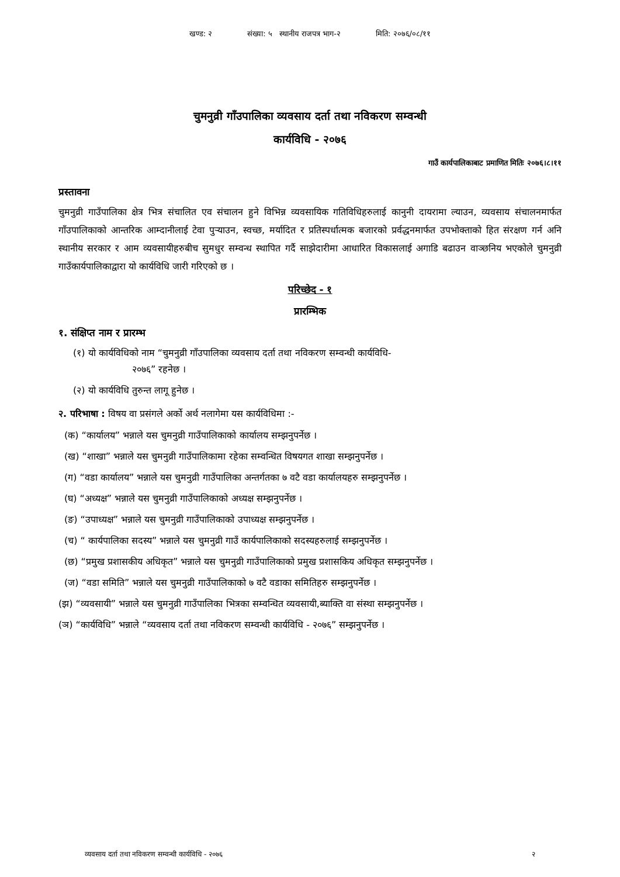खण्ड: २ संख्या: ५ स्थानीय राजपत्र भाग-२ मिति: २०७६/०८/११
चुमनुव्री गाँउपालिका व्यवसाय दर्ता तथा नविकरण सम्वन्धी
कार्यविधि - २०७६
गाउँ कार्यपालिकाबाट प्रमाणित मितिः २०७६।८।११
प्रस्तावना
चुमनुव्री गाउँपालिका क्षेत्र भित्र संचालित एव संचालन हुने विभिन्न व्यवसायिक गतिविधिहरुलाई कानुनी दायरामा ल्याउन, व्यवसाय संचालनमार्फत गाँउपालिकाको आन्तरिक आम्दानीलाई टेवा पुऱ्याउन, स्वच्छ, मर्यादित र प्रतिस्पर्धात्मक बजारको प्रर्वद्धनमार्फत उपभोक्ताको हित संरक्षण गर्न अनि स्थानीय सरकार र आम व्यवसायीहरुबीच सुमधुर सम्वन्ध स्थापित गर्दै साझेदारीमा आधारित विकासलाई अगाडि बढाउन वाञ्छनिय भएकोले चुमनुव्री गाउँकार्यपालिकाद्वारा यो कार्यविधि जारी गरिएको छ ।
परिच्छेद - १
प्रारम्भिक
१. संक्षिप्त नाम र प्रारम्भ
(१) यो कार्यविधिको नाम “चुमनुव्री गाँउपालिका व्यवसाय दर्ता तथा नविकरण सम्वन्धी कार्यविधि-
२०७६” रहनेछ ।
(२) यो कार्यविधि तुरुन्त लागू हुनेछ ।
२. परिभाषा : विषय वा प्रसंगले अर्को अर्थ नलागेमा यस कार्यविधिमा :-
(क) “कार्यालय” भन्नाले यस चुमनुव्री गाउँपालिकाको कार्यालय सम्झनुपर्नेछ ।
(ख) “शाखा” भन्नाले यस चुमनुव्री गाउँपालिकामा रहेका सम्वन्धित विषयगत शाखा सम्झनुपर्नेछ ।
(ग) “वडा कार्यालय” भन्नाले यस चुमनुव्री गाउँपालिका अन्तर्गतका ७ वटै वडा कार्यालयहरु सम्झनुपर्नेछ ।
(घ) “अध्यक्ष” भन्नाले यस चुमनुव्री गाउँपालिकाको अध्यक्ष सम्झनुपर्नेछ ।
(ङ) “उपाध्यक्ष” भन्नाले यस चुमनुव्री गाउँपालिकाको उपाध्यक्ष सम्झनुपर्नेछ ।
(च) “ कार्यपालिका सदस्य” भन्नाले यस चुमनुव्री गाउँ कार्यपालिकाको सदस्यहरुलाई सम्झनुपर्नेछ ।
(छ) “प्रमुख प्रशासकीय अधिकृत” भन्नाले यस चुमनुव्री गाउँपालिकाको प्रमुख प्रशासकिय अधिकृत सम्झनुपर्नेछ ।
(ज) “वडा समिति” भन्नाले यस चुमनुव्री गाउँपालिकाको ७ वटै वडाका समितिहरु सम्झनुपर्नेछ ।
(झ) “व्यवसायी” भन्नाले यस चुमनुव्री गाउँपालिका भित्रका सम्वन्धित व्यवसायी,ब्याक्ति वा संस्था सम्झनुपर्नेछ ।
(ञ) “कार्यविधि” भन्नाले “व्यवसाय दर्ता तथा नविकरण सम्वन्धी कार्यविधि - २०७६” सम्झनुपर्नेछ ।
व्यवसाय दर्ता तथा नविकरण सम्वन्धी कार्यविधि - २०७६ २